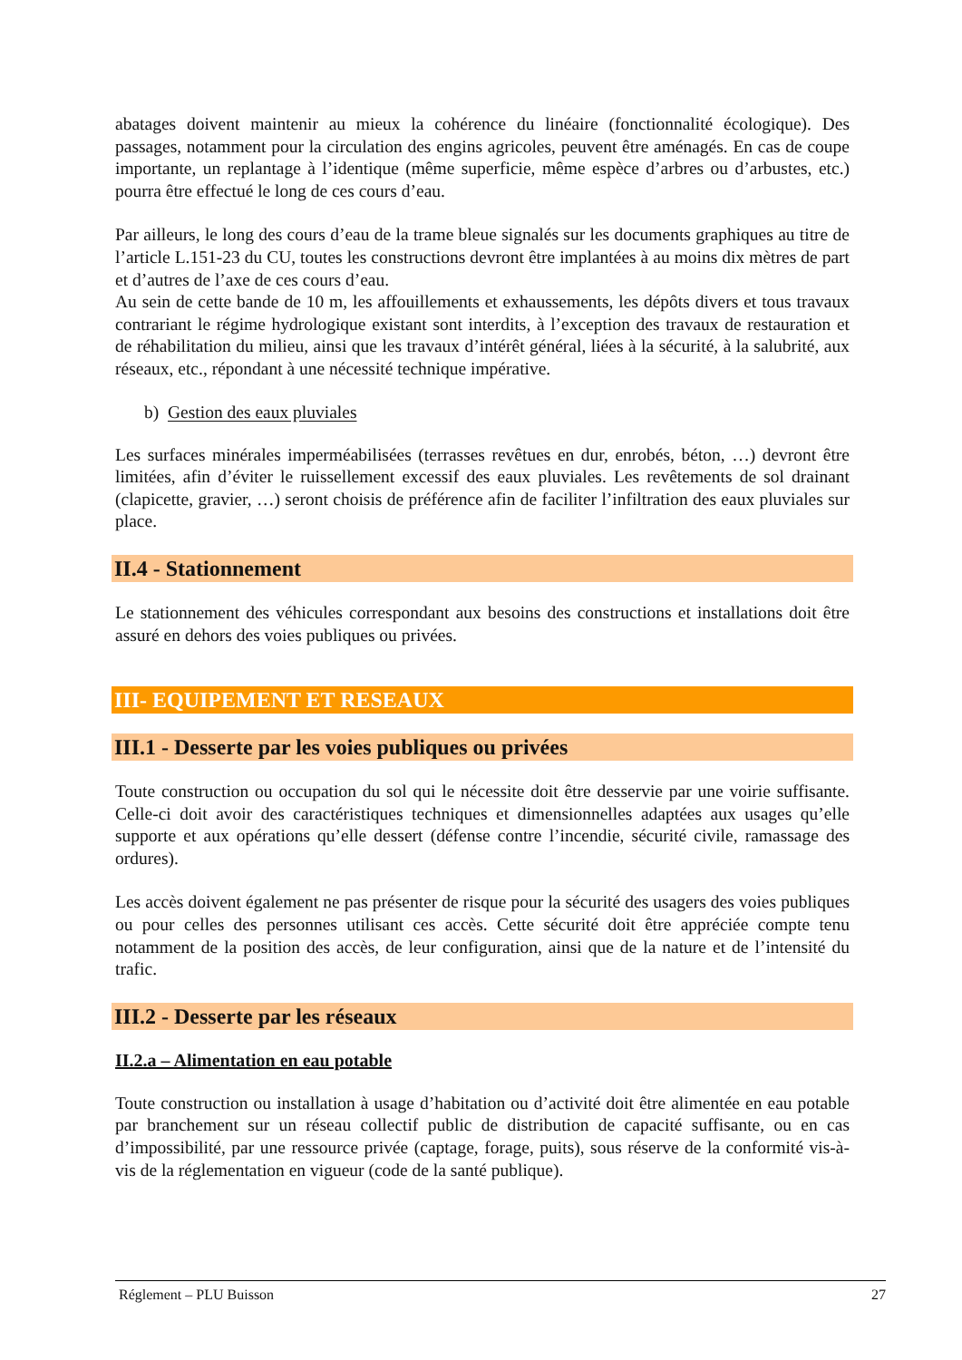abatages doivent maintenir au mieux la cohérence du linéaire (fonctionnalité écologique). Des passages, notamment pour la circulation des engins agricoles, peuvent être aménagés. En cas de coupe importante, un replantage à l’identique (même superficie, même espèce d’arbres ou d’arbustes, etc.) pourra être effectué le long de ces cours d’eau.
Par ailleurs, le long des cours d’eau de la trame bleue signalés sur les documents graphiques au titre de l’article L.151-23 du CU, toutes les constructions devront être implantées à au moins dix mètres de part et d’autres de l’axe de ces cours d’eau.
Au sein de cette bande de 10 m, les affouillements et exhaussements, les dépôts divers et tous travaux contrariant le régime hydrologique existant sont interdits, à l’exception des travaux de restauration et de réhabilitation du milieu, ainsi que les travaux d’intérêt général, liées à la sécurité, à la salubrité, aux réseaux, etc., répondant à une nécessité technique impérative.
b) Gestion des eaux pluviales
Les surfaces minérales imperméabilisées (terrasses revêtues en dur, enrobés, béton, …) devront être limitées, afin d’éviter le ruissellement excessif des eaux pluviales. Les revêtements de sol drainant (clapicette, gravier, …) seront choisis de préférence afin de faciliter l’infiltration des eaux pluviales sur place.
II.4 - Stationnement
Le stationnement des véhicules correspondant aux besoins des constructions et installations doit être assuré en dehors des voies publiques ou privées.
III- EQUIPEMENT ET RESEAUX
III.1 - Desserte par les voies publiques ou privées
Toute construction ou occupation du sol qui le nécessite doit être desservie par une voirie suffisante. Celle-ci doit avoir des caractéristiques techniques et dimensionnelles adaptées aux usages qu’elle supporte et aux opérations qu’elle dessert (défense contre l’incendie, sécurité civile, ramassage des ordures).
Les accès doivent également ne pas présenter de risque pour la sécurité des usagers des voies publiques ou pour celles des personnes utilisant ces accès. Cette sécurité doit être appréciée compte tenu notamment de la position des accès, de leur configuration, ainsi que de la nature et de l’intensité du trafic.
III.2 - Desserte par les réseaux
II.2.a – Alimentation en eau potable
Toute construction ou installation à usage d’habitation ou d’activité doit être alimentée en eau potable par branchement sur un réseau collectif public de distribution de capacité suffisante, ou en cas d’impossibilité, par une ressource privée (captage, forage, puits), sous réserve de la conformité vis-à-vis de la réglementation en vigueur (code de la santé publique).
Réglement – PLU Buisson 27